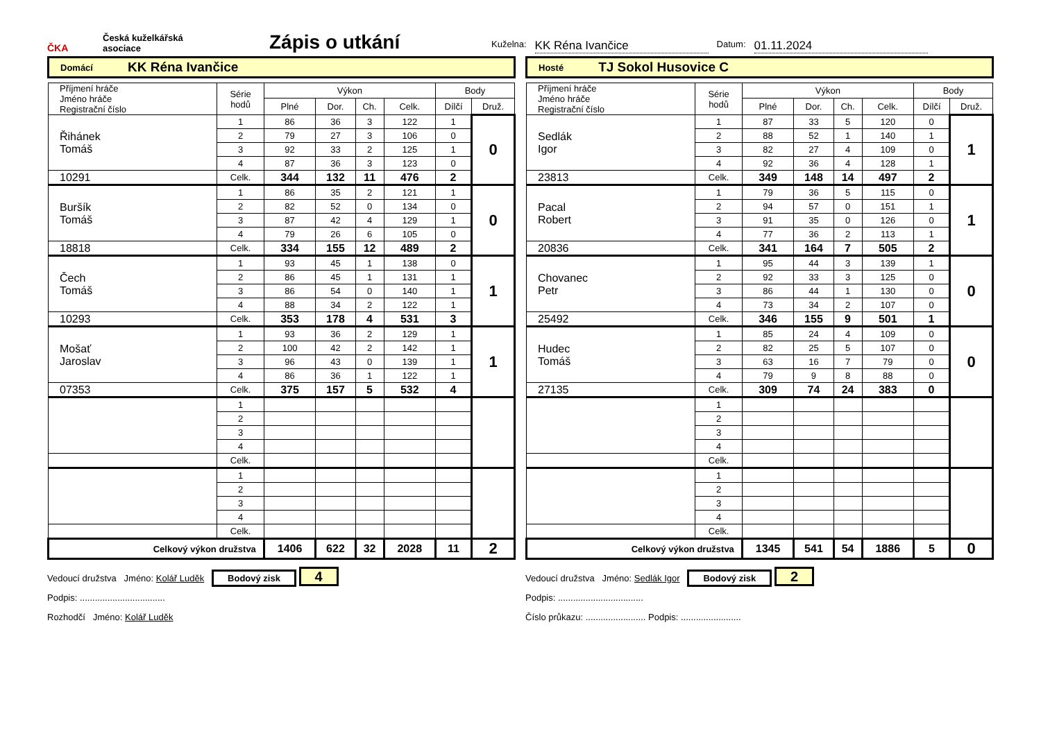ČKA
Česká kuželkářská
asociace
Zápis o utkání
Kuželna: KK Réna Ivančice Datum: 01.11.2024
Domácí KK Réna Ivančice
| Příjmení hráče Jméno hráče Registrační číslo | Série hodů | Výkon | | | | Body | |
| --- | --- | --- | --- | --- | --- | --- | --- |
| | | Plné | Dor. | Ch. | Celk. | Dílčí | Druž. |
| Řihánek Tomáš | 1 | 86 | 36 | 3 | 122 | 1 | 0 |
| | 2 | 79 | 27 | 3 | 106 | 0 | |
| | 3 | 92 | 33 | 2 | 125 | 1 | |
| | 4 | 87 | 36 | 3 | 123 | 0 | |
| 10291 | Celk. | 344 | 132 | 11 | 476 | 2 | |
| Buršík Tomáš | 1 | 86 | 35 | 2 | 121 | 1 | 0 |
| | 2 | 82 | 52 | 0 | 134 | 0 | |
| | 3 | 87 | 42 | 4 | 129 | 1 | |
| | 4 | 79 | 26 | 6 | 105 | 0 | |
| 18818 | Celk. | 334 | 155 | 12 | 489 | 2 | |
| Čech Tomáš | 1 | 93 | 45 | 1 | 138 | 0 | 1 |
| | 2 | 86 | 45 | 1 | 131 | 1 | |
| | 3 | 86 | 54 | 0 | 140 | 1 | |
| | 4 | 88 | 34 | 2 | 122 | 1 | |
| 10293 | Celk. | 353 | 178 | 4 | 531 | 3 | |
| Mošať Jaroslav | 1 | 93 | 36 | 2 | 129 | 1 | 1 |
| | 2 | 100 | 42 | 2 | 142 | 1 | |
| | 3 | 96 | 43 | 0 | 139 | 1 | |
| | 4 | 86 | 36 | 1 | 122 | 1 | |
| 07353 | Celk. | 375 | 157 | 5 | 532 | 4 | |
| | 1 | | | | | | |
| | 2 | | | | | | |
| | 3 | | | | | | |
| | 4 | | | | | | |
| | Celk. | | | | | | |
| | 1 | | | | | | |
| | 2 | | | | | | |
| | 3 | | | | | | |
| | 4 | | | | | | |
| | Celk. | | | | | | |
| Celkový výkon družstva | | 1406 | 622 | 32 | 2028 | 11 | 2 |
Hosté TJ Sokol Husovice C
| Příjmení hráče Jméno hráče Registrační číslo | Série hodů | Výkon | | | | Body | |
| --- | --- | --- | --- | --- | --- | --- | --- |
| | | Plné | Dor. | Ch. | Celk. | Dílčí | Druž. |
| Sedlák Igor | 1 | 87 | 33 | 5 | 120 | 0 | 1 |
| | 2 | 88 | 52 | 1 | 140 | 1 | |
| | 3 | 82 | 27 | 4 | 109 | 0 | |
| | 4 | 92 | 36 | 4 | 128 | 1 | |
| 23813 | Celk. | 349 | 148 | 14 | 497 | 2 | |
| Pacal Robert | 1 | 79 | 36 | 5 | 115 | 0 | 1 |
| | 2 | 94 | 57 | 0 | 151 | 1 | |
| | 3 | 91 | 35 | 0 | 126 | 0 | |
| | 4 | 77 | 36 | 2 | 113 | 1 | |
| 20836 | Celk. | 341 | 164 | 7 | 505 | 2 | |
| Chovanec Petr | 1 | 95 | 44 | 3 | 139 | 1 | 0 |
| | 2 | 92 | 33 | 3 | 125 | 0 | |
| | 3 | 86 | 44 | 1 | 130 | 0 | |
| | 4 | 73 | 34 | 2 | 107 | 0 | |
| 25492 | Celk. | 346 | 155 | 9 | 501 | 1 | |
| Hudec Tomáš | 1 | 85 | 24 | 4 | 109 | 0 | 0 |
| | 2 | 82 | 25 | 5 | 107 | 0 | |
| | 3 | 63 | 16 | 7 | 79 | 0 | |
| | 4 | 79 | 9 | 8 | 88 | 0 | |
| 27135 | Celk. | 309 | 74 | 24 | 383 | 0 | |
| | 1 | | | | | | |
| | 2 | | | | | | |
| | 3 | | | | | | |
| | 4 | | | | | | |
| | Celk. | | | | | | |
| | 1 | | | | | | |
| | 2 | | | | | | |
| | 3 | | | | | | |
| | 4 | | | | | | |
| | Celk. | | | | | | |
| Celkový výkon družstva | | 1345 | 541 | 54 | 1886 | 5 | 0 |
Vedoucí družstva Jméno: Kolář Luděk Bodový zisk 4
Podpis: ..................................
Rozhodčí Jméno: Kolář Luděk
Vedoucí družstva Jméno: Sedlák Igor Bodový zisk 2
Podpis: ..................................
Číslo průkazu: ........................ Podpis: ........................